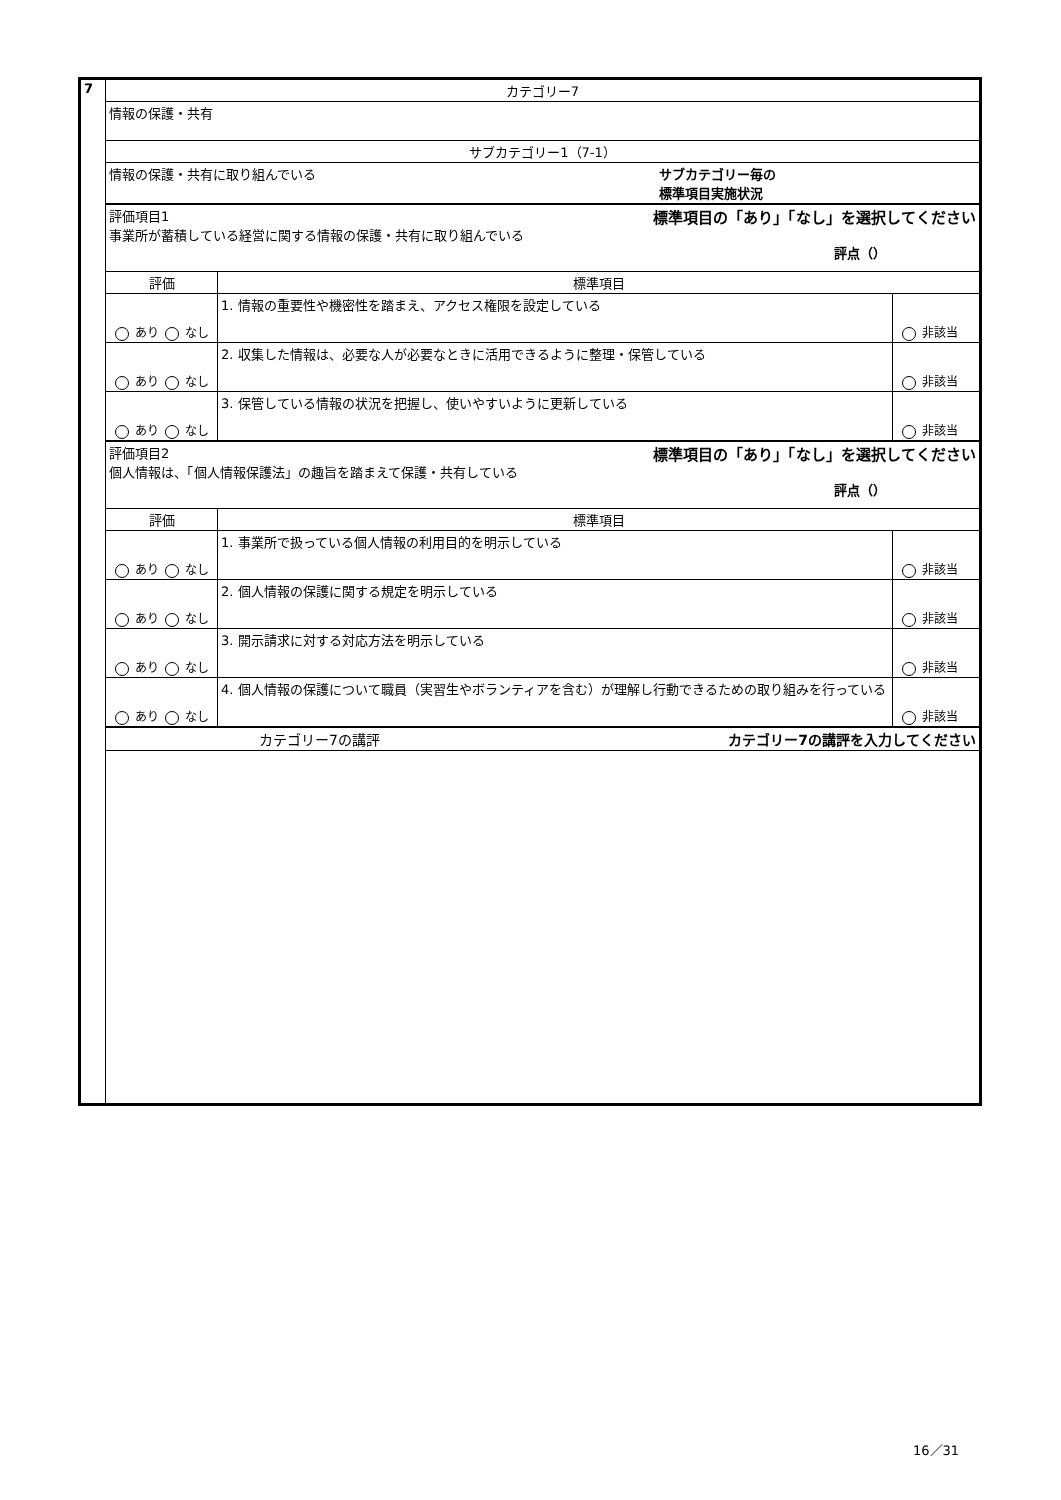| 7 | カテゴリー7 | | |
| | 情報の保護・共有 | | |
| | サブカテゴリー1（7-1） | | |
| | 情報の保護・共有に取り組んでいる サブカテゴリー毎の 標準項目実施状況 | | |
| | 標準項目の「あり」「なし」を選択してください 評点（） 評価項目1 事業所が蓄積している経営に関する情報の保護・共有に取り組んでいる | | |
| | 評価 | 標準項目 | |
| | あり なし | 1. 情報の重要性や機密性を踏まえ、アクセス権限を設定している | 非該当 |
| | あり なし | 2. 収集した情報は、必要な人が必要なときに活用できるように整理・保管している | 非該当 |
| | あり なし | 3. 保管している情報の状況を把握し、使いやすいように更新している | 非該当 |
| | 標準項目の「あり」「なし」を選択してください 評点（） 評価項目2 個人情報は、「個人情報保護法」の趣旨を踏まえて保護・共有している | | |
| | 評価 | 標準項目 | |
| | あり なし | 1. 事業所で扱っている個人情報の利用目的を明示している | 非該当 |
| | あり なし | 2. 個人情報の保護に関する規定を明示している | 非該当 |
| | あり なし | 3. 開示請求に対する対応方法を明示している | 非該当 |
| | あり なし | 4. 個人情報の保護について職員（実習生やボランティアを含む）が理解し行動できるための取り組みを行っている | 非該当 |
| | カテゴリー7の講評を入力してください カテゴリー7の講評 | | |
16／31